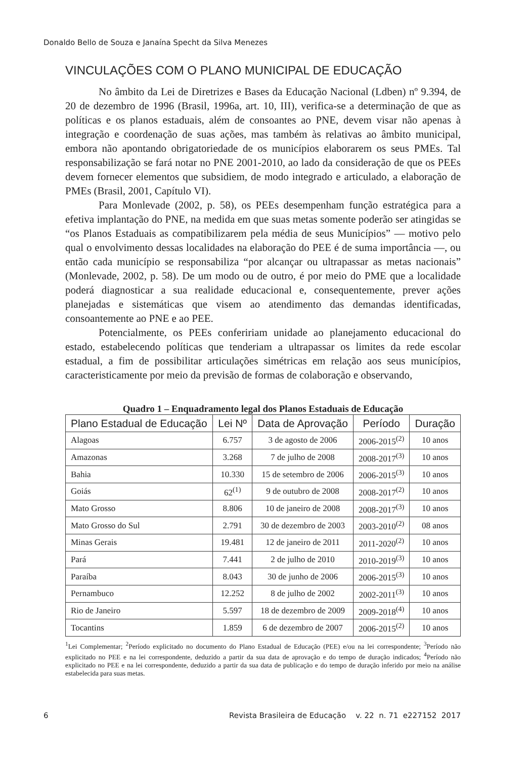Donaldo Bello de Souza e Janaína Specht da Silva Menezes
VINCULAÇÕES COM O PLANO MUNICIPAL DE EDUCAÇÃO
No âmbito da Lei de Diretrizes e Bases da Educação Nacional (Ldben) nº 9.394, de 20 de dezembro de 1996 (Brasil, 1996a, art. 10, III), verifica-se a determinação de que as políticas e os planos estaduais, além de consoantes ao PNE, devem visar não apenas à integração e coordenação de suas ações, mas também às relativas ao âmbito municipal, embora não apontando obrigatoriedade de os municípios elaborarem os seus PMEs. Tal responsabilização se fará notar no PNE 2001-2010, ao lado da consideração de que os PEEs devem fornecer elementos que subsidiem, de modo integrado e articulado, a elaboração de PMEs (Brasil, 2001, Capítulo VI).
Para Monlevade (2002, p. 58), os PEEs desempenham função estratégica para a efetiva implantação do PNE, na medida em que suas metas somente poderão ser atingidas se “os Planos Estaduais as compatibilizarem pela média de seus Municípios” — motivo pelo qual o envolvimento dessas localidades na elaboração do PEE é de suma importância —, ou então cada município se responsabiliza “por alcançar ou ultrapassar as metas nacionais” (Monlevade, 2002, p. 58). De um modo ou de outro, é por meio do PME que a localidade poderá diagnosticar a sua realidade educacional e, consequentemente, prever ações planejadas e sistemáticas que visem ao atendimento das demandas identificadas, consoantemente ao PNE e ao PEE.
Potencialmente, os PEEs confeririam unidade ao planejamento educacional do estado, estabelecendo políticas que tenderiam a ultrapassar os limites da rede escolar estadual, a fim de possibilitar articulações simétricas em relação aos seus municípios, caracteristicamente por meio da previsão de formas de colaboração e observando,
Quadro 1 – Enquadramento legal dos Planos Estaduais de Educação
| Plano Estadual de Educação | Lei Nº | Data de Aprovação | Período | Duração |
| --- | --- | --- | --- | --- |
| Alagoas | 6.757 | 3 de agosto de 2006 | 2006-2015<sup>(2)</sup> | 10 anos |
| Amazonas | 3.268 | 7 de julho de 2008 | 2008-2017<sup>(3)</sup> | 10 anos |
| Bahia | 10.330 | 15 de setembro de 2006 | 2006-2015<sup>(3)</sup> | 10 anos |
| Goiás | 62<sup>(1)</sup> | 9 de outubro de 2008 | 2008-2017<sup>(2)</sup> | 10 anos |
| Mato Grosso | 8.806 | 10 de janeiro de 2008 | 2008-2017<sup>(3)</sup> | 10 anos |
| Mato Grosso do Sul | 2.791 | 30 de dezembro de 2003 | 2003-2010<sup>(2)</sup> | 08 anos |
| Minas Gerais | 19.481 | 12 de janeiro de 2011 | 2011-2020<sup>(2)</sup> | 10 anos |
| Pará | 7.441 | 2 de julho de 2010 | 2010-2019<sup>(3)</sup> | 10 anos |
| Paraíba | 8.043 | 30 de junho de 2006 | 2006-2015<sup>(3)</sup> | 10 anos |
| Pernambuco | 12.252 | 8 de julho de 2002 | 2002-2011<sup>(3)</sup> | 10 anos |
| Rio de Janeiro | 5.597 | 18 de dezembro de 2009 | 2009-2018<sup>(4)</sup> | 10 anos |
| Tocantins | 1.859 | 6 de dezembro de 2007 | 2006-2015<sup>(2)</sup> | 10 anos |
<sup>1</sup> Lei Complementar; <sup>2</sup>Período explicitado no documento do Plano Estadual de Educação (PEE) e/ou na lei correspondente; <sup>3</sup>Período não explicitado no PEE e na lei correspondente, deduzido a partir da sua data de aprovação e do tempo de duração indicados; <sup>4</sup>Período não explicitado no PEE e na lei correspondente, deduzido a partir da sua data de publicação e do tempo de duração inferido por meio na análise estabelecida para suas metas.
6 Revista Brasileira de Educação v. 22 n. 71 e227152 2017